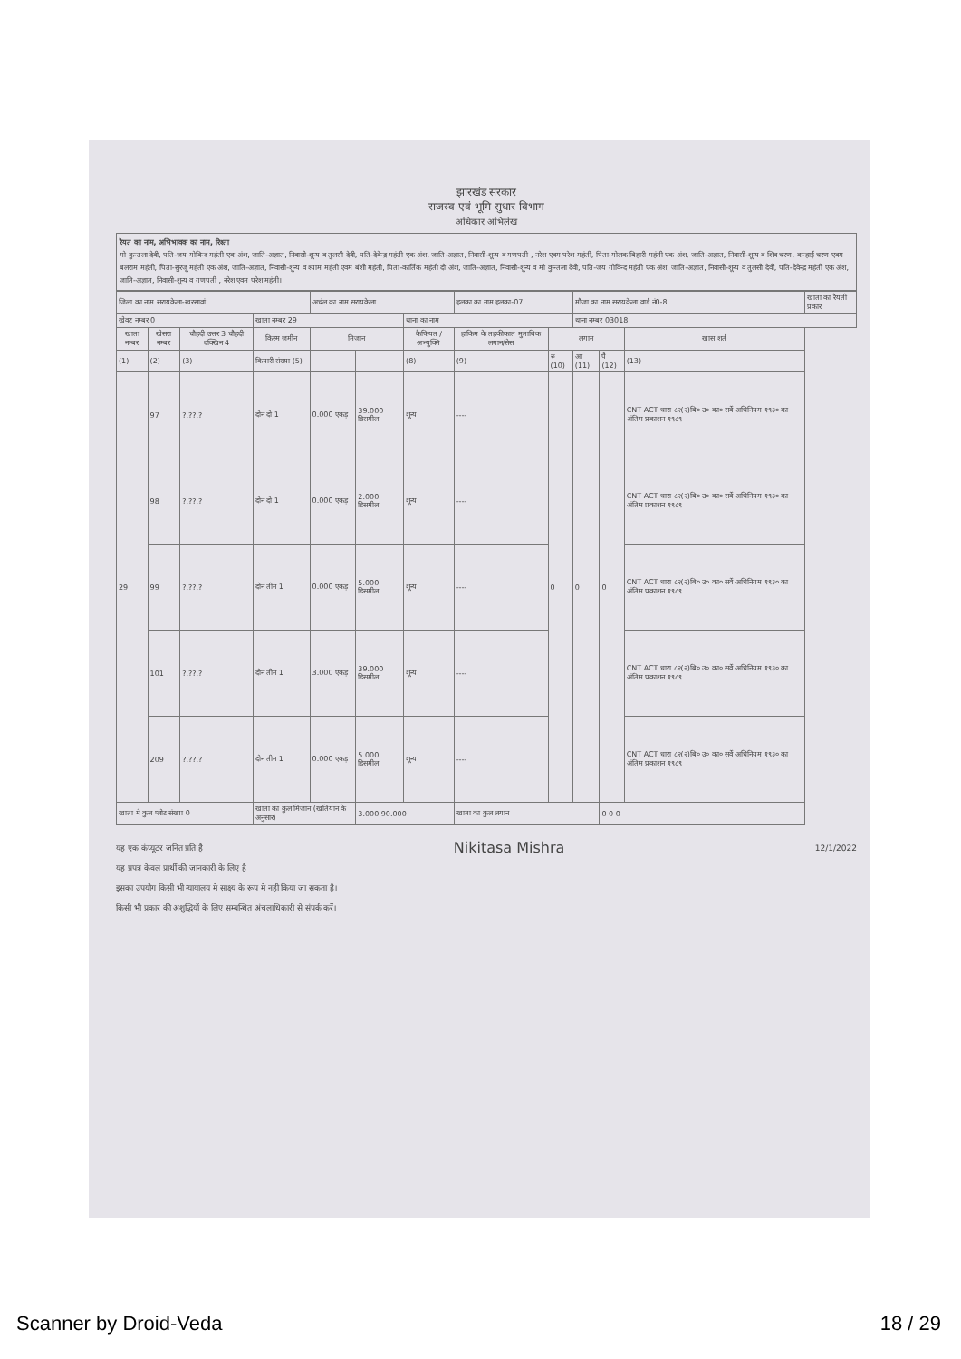झारखंड सरकार
राजस्व एवं भूमि सुधार विभाग
अधिकार अभिलेख
रैयत का नाम, अभिभावक का नाम, रिश्ता
मो कुन्तला देवी, पति-जय गोविन्द महंती एक अंश, जाति-अज्ञात, निवासी-शून्य व तुलसी देवी, पति-देवेन्द्र महंती एक अंश, जाति-अज्ञात, निवासी-शून्य व गणपती , नरेश एवम परेश महंती, पिता-गोलक बिहारी महंती एक अंश, जाति-अज्ञात, निवासी-शून्य व शिव चरण, कन्हाई चरण एवम बलराम महंती, पिता-सुरजू महंती एक अंश, जाति-अज्ञात, निवासी-शून्य व श्याम महंती एवम बंशी महंती, पिता-कार्तिक महंती दो अंश, जाति-अज्ञात, निवासी-शून्य व मो कुन्तला देवी, पति-जय गोविन्द महंती एक अंश, जाति-अज्ञात, निवासी-शून्य व तुलसी देवी, पति-देवेन्द्र महंती एक अंश, जाति-अज्ञात, निवासी-शून्य व गणपती , नरेश एवम परेश महंती।
| जिला का नाम सरायकेला-खरसावां | | | | अचंल का नाम सरायकेला | | | हलका का नाम हलका-07 | | मौजा का नाम सरायकेला वार्ड नं0-8 | | | खाता का रैयती प्रकार |
| खेवट नम्बर 0 | | | खाता नम्बर 29 | | | थाना का नाम | | | थाना नम्बर 03018 | | | |
| खाता नम्बर | खेसरा नम्बर | चौहदी उत्तर 3 चौहदी दक्खिन 4 | किस्म जमीन | मिजान | | कैफियत / अभ्युक्ति | हाकिम के तहकीकात मुताबिक लगान/सेस | लगान | | | खास शर्त | |
| (1) | (2) | (3) | कियारी संख्या (5) | | | (8) | (9) | रु (10) | आ (11) | पै (12) | (13) | |
| 29 | 97 | ?.??.? | दोन दो 1 | 0.000 एकड़ | 39.000 डिसमील | शून्य | ---- | 0 | 0 | 0 | CNT ACT धारा ८२(२)बि० उ० का० सर्वे अधिनियम १९३० का अंतिम प्रकाशन १९८९ | |
| | 98 | ?.??.? | दोन दो 1 | 0.000 एकड़ | 2.000 डिसमील | शून्य | ---- | | | | CNT ACT धारा ८२(२)बि० उ० का० सर्वे अधिनियम १९३० का अंतिम प्रकाशन १९८९ | |
| | 99 | ?.??.? | दोन तीन 1 | 0.000 एकड़ | 5.000 डिसमील | शून्य | ---- | | | | CNT ACT धारा ८२(२)बि० उ० का० सर्वे अधिनियम १९३० का अंतिम प्रकाशन १९८९ | |
| | 101 | ?.??.? | दोन तीन 1 | 3.000 एकड़ | 39.000 डिसमील | शून्य | ---- | | | | CNT ACT धारा ८२(२)बि० उ० का० सर्वे अधिनियम १९३० का अंतिम प्रकाशन १९८९ | |
| | 209 | ?.??.? | दोन तीन 1 | 0.000 एकड़ | 5.000 डिसमील | शून्य | ---- | | | | CNT ACT धारा ८२(२)बि० उ० का० सर्वे अधिनियम १९३० का अंतिम प्रकाशन १९८९ | |
| खाता मे कुल प्लोट संख्या 0 | | | खाता का कुल मिजान (खतियान के अनुसार) | | 3.000 90.000 | | खाता का कुल लगान | | | 0 0 0 | | |
यह एक कंप्यूटर जनित प्रति है Nikitasa Mishra 12/1/2022
यह प्रपत्र केवल प्रार्थी की जानकारी के लिए है
इसका उपयोग किसी भी न्यायालय मे साक्ष्य के रूप मे नही किया जा सकता है।
किसी भी प्रकार की अशुद्धियों के लिए सम्बन्धित अंचलाधिकारी से संपर्क करें।
Scanner by Droid-Veda 18 / 29